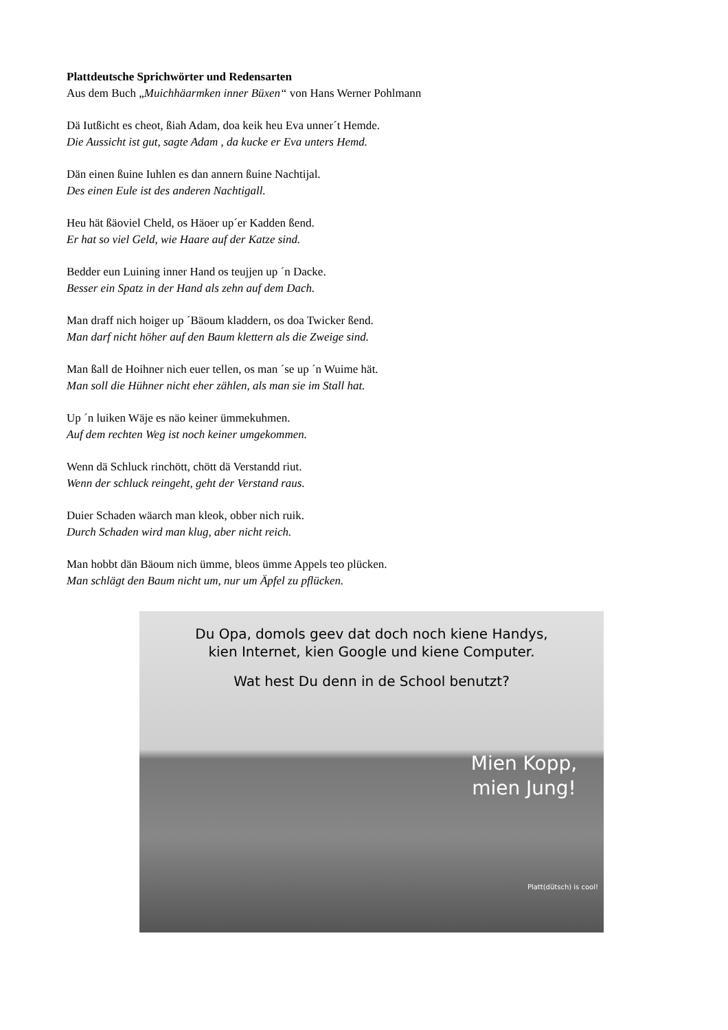Plattdeutsche Sprichwörter und Redensarten
Aus dem Buch „Muichhäarmken inner Büxen“ von Hans Werner Pohlmann
Dä Iutßicht es cheot, ßiah Adam, doa keik heu Eva unner´t Hemde.
Die Aussicht ist gut, sagte Adam , da kucke er Eva unters Hemd.
Dän einen ßuine Iuhlen es dan annern ßuine Nachtijal.
Des einen Eule ist des anderen Nachtigall.
Heu hät ßäoviel Cheld, os Häoer up´er Kadden ßend.
Er hat so viel Geld, wie Haare auf der Katze sind.
Bedder eun Luining inner Hand os teujjen up ´n Dacke.
Besser ein Spatz in der Hand als zehn auf dem Dach.
Man draff nich hoiger up ´Bäoum kladdern, os doa Twicker ßend.
Man darf nicht höher auf den Baum klettern als die Zweige sind.
Man ßall de Hoihner nich euer tellen, os man ´se up ´n Wuime hät.
Man soll die Hühner nicht eher zählen, als man sie im Stall hat.
Up ´n luiken Wäje es näo keiner ümmekuhmen.
Auf dem rechten Weg ist noch keiner umgekommen.
Wenn dä Schluck rinchött, chött dä Verstandd riut.
Wenn der schluck reingeht, geht der Verstand raus.
Duier Schaden wäarch man kleok, obber nich ruik.
Durch Schaden wird man klug, aber nicht reich.
Man hobbt dän Bäoum nich ümme, bleos ümme Appels teo plücken.
Man schlägt den Baum nicht um, nur um Äpfel zu pflücken.
Du Opa, domols geev dat doch noch kiene Handys,
kien Internet, kien Google und kiene Computer.
Wat hest Du denn in de School benutzt?
Mien Kopp,
mien Jung!
Platt(dütsch) is cool!